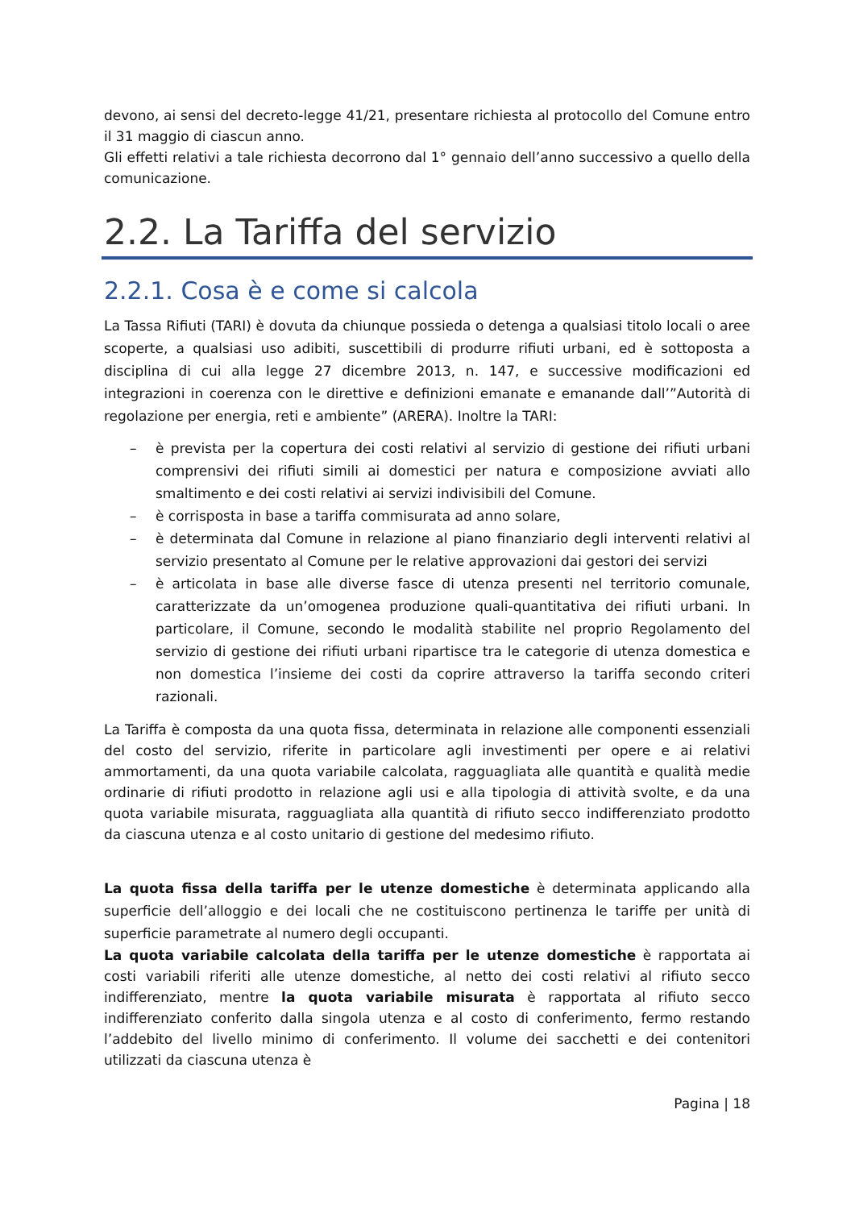devono, ai sensi del decreto-legge 41/21, presentare richiesta al protocollo del Comune entro il 31 maggio di ciascun anno.
Gli effetti relativi a tale richiesta decorrono dal 1° gennaio dell’anno successivo a quello della comunicazione.
2.2. La Tariffa del servizio
2.2.1. Cosa è e come si calcola
La Tassa Rifiuti (TARI) è dovuta da chiunque possieda o detenga a qualsiasi titolo locali o aree scoperte, a qualsiasi uso adibiti, suscettibili di produrre rifiuti urbani, ed è sottoposta a disciplina di cui alla legge 27 dicembre 2013, n. 147, e successive modificazioni ed integrazioni in coerenza con le direttive e definizioni emanate e emanande dall’”Autorità di regolazione per energia, reti e ambiente” (ARERA). Inoltre la TARI:
– è prevista per la copertura dei costi relativi al servizio di gestione dei rifiuti urbani comprensivi dei rifiuti simili ai domestici per natura e composizione avviati allo smaltimento e dei costi relativi ai servizi indivisibili del Comune.
– è corrisposta in base a tariffa commisurata ad anno solare,
– è determinata dal Comune in relazione al piano finanziario degli interventi relativi al servizio presentato al Comune per le relative approvazioni dai gestori dei servizi
– è articolata in base alle diverse fasce di utenza presenti nel territorio comunale, caratterizzate da un’omogenea produzione quali-quantitativa dei rifiuti urbani. In particolare, il Comune, secondo le modalità stabilite nel proprio Regolamento del servizio di gestione dei rifiuti urbani ripartisce tra le categorie di utenza domestica e non domestica l’insieme dei costi da coprire attraverso la tariffa secondo criteri razionali.
La Tariffa è composta da una quota fissa, determinata in relazione alle componenti essenziali del costo del servizio, riferite in particolare agli investimenti per opere e ai relativi ammortamenti, da una quota variabile calcolata, ragguagliata alle quantità e qualità medie ordinarie di rifiuti prodotto in relazione agli usi e alla tipologia di attività svolte, e da una quota variabile misurata, ragguagliata alla quantità di rifiuto secco indifferenziato prodotto da ciascuna utenza e al costo unitario di gestione del medesimo rifiuto.
La quota fissa della tariffa per le utenze domestiche è determinata applicando alla superficie dell’alloggio e dei locali che ne costituiscono pertinenza le tariffe per unità di superficie parametrate al numero degli occupanti.
La quota variabile calcolata della tariffa per le utenze domestiche è rapportata ai costi variabili riferiti alle utenze domestiche, al netto dei costi relativi al rifiuto secco indifferenziato, mentre la quota variabile misurata è rapportata al rifiuto secco indifferenziato conferito dalla singola utenza e al costo di conferimento, fermo restando l’addebito del livello minimo di conferimento. Il volume dei sacchetti e dei contenitori utilizzati da ciascuna utenza è
Pagina | 18